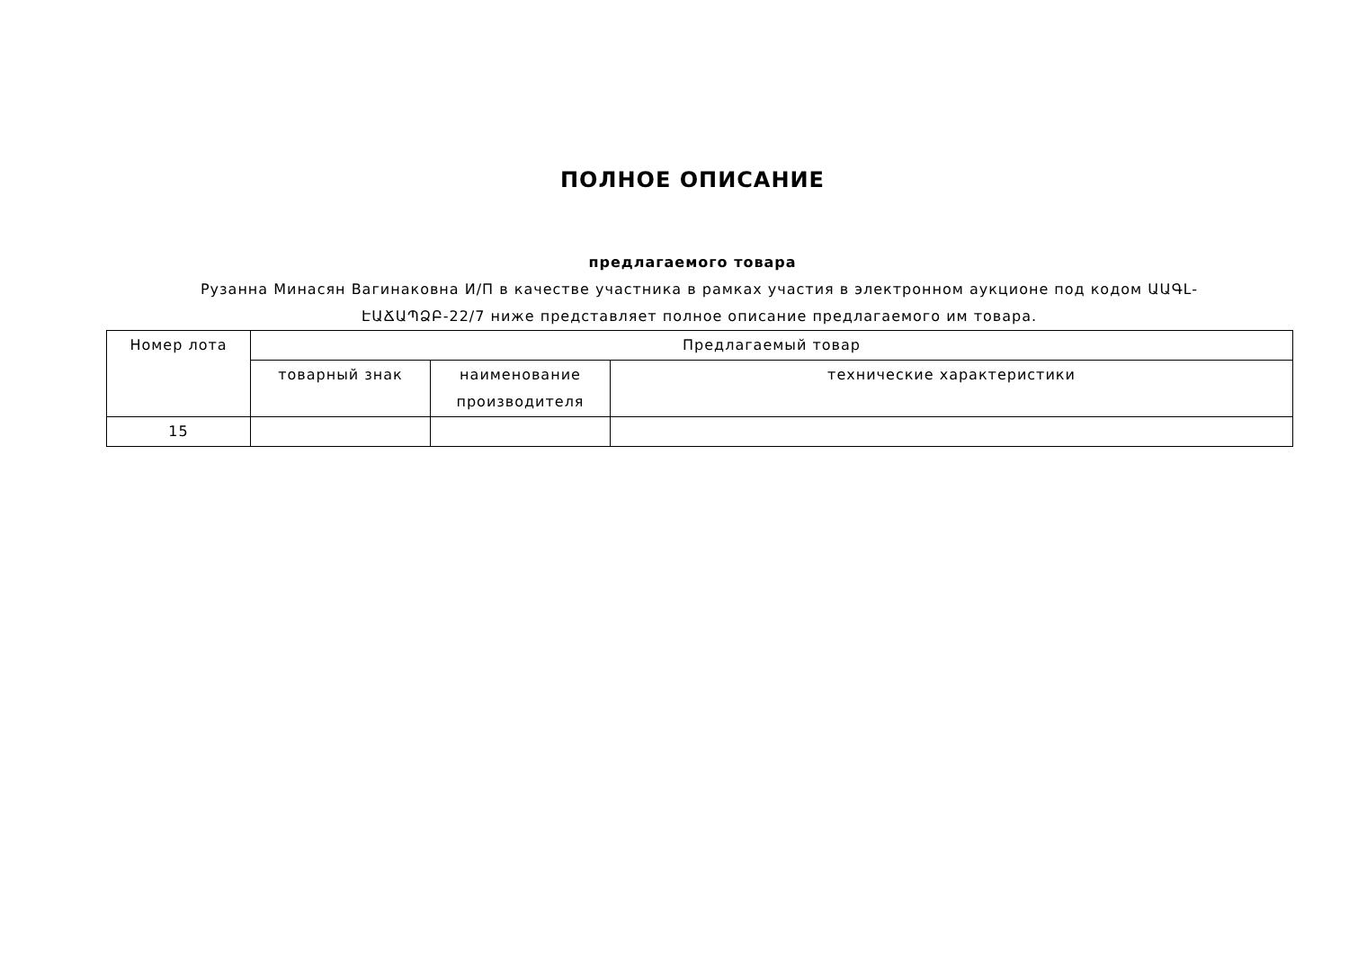ПОЛНОЕ ОПИСАНИЕ
предлагаемого товара
Рузанна Минасян Вагинаковна И/П в качестве участника в рамках участия в электронном аукционе под кодом ԱԱԳԼ-ԷԱՃԱՊՁԲ-22/7 ниже представляет полное описание предлагаемого им товара.
| Номер лота | Предлагаемый товар | | |
| --- | --- | --- | --- |
| | товарный знак | наименование производителя | технические характеристики |
| 15 | | | |